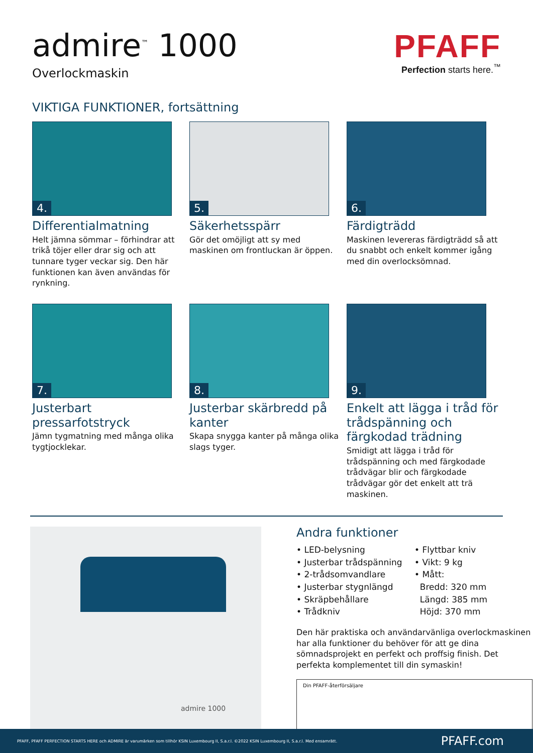admire<sup>™</sup> 1000
Overlockmaskin
PFAFF
Perfection starts here.<sup>™</sup>
VIKTIGA FUNKTIONER, fortsättning
4.
Differentialmatning
Helt jämna sömmar – förhindrar att trikå töjer eller drar sig och att tunnare tyger veckar sig. Den här funktionen kan även användas för rynkning.
5.
Säkerhetsspärr
Gör det omöjligt att sy med maskinen om frontluckan är öppen.
6.
Färdigträdd
Maskinen levereras färdigträdd så att du snabbt och enkelt kommer igång med din overlocksömnad.
7.
Justerbart pressarfotstryck
Jämn tygmatning med många olika tygtjocklekar.
8.
Justerbar skärbredd på kanter
Skapa snygga kanter på många olika slags tyger.
9.
Enkelt att lägga i tråd för trådspänning och färgkodad trädning
Smidigt att lägga i tråd för trådspänning och med färgkodade trådvägar blir och färgkodade trådvägar gör det enkelt att trä maskinen.
admire 1000
Andra funktioner
• LED-belysning
• Justerbar trådspänning
• 2-trådsomvandlare
• Justerbar stygnlängd
• Skräpbehållare
• Trådkniv
• Flyttbar kniv
• Vikt: 9 kg
• Mått:
Bredd: 320 mm
Längd: 385 mm
Höjd: 370 mm
Den här praktiska och användarvänliga overlockmaskinen har alla funktioner du behöver för att ge dina sömnadsprojekt en perfekt och proffsig finish. Det perfekta komplementet till din symaskin!
Din PFAFF-återförsäljare
PFAFF, PFAFF PERFECTION STARTS HERE och ADMIRE är varumärken som tillhör KSIN Luxembourg II, S.a.r.l. ©2022 KSIN Luxembourg II, S.a.r.l. Med ensamrätt. PFAFF.com